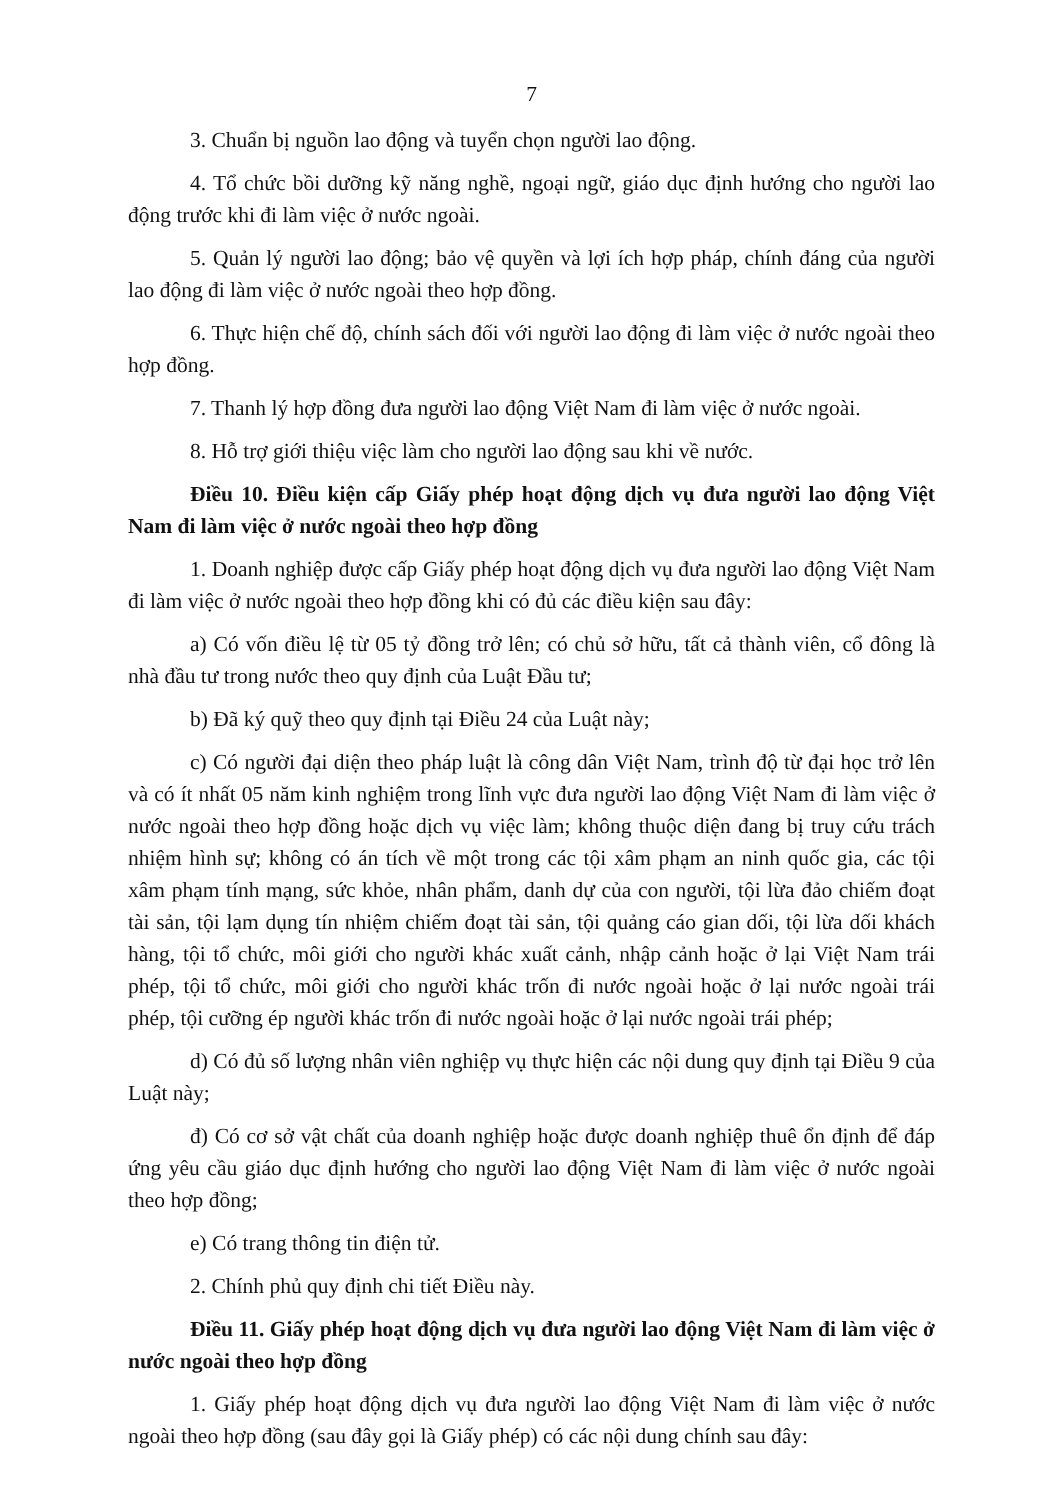7
3. Chuẩn bị nguồn lao động và tuyển chọn người lao động.
4. Tổ chức bồi dưỡng kỹ năng nghề, ngoại ngữ, giáo dục định hướng cho người lao động trước khi đi làm việc ở nước ngoài.
5. Quản lý người lao động; bảo vệ quyền và lợi ích hợp pháp, chính đáng của người lao động đi làm việc ở nước ngoài theo hợp đồng.
6. Thực hiện chế độ, chính sách đối với người lao động đi làm việc ở nước ngoài theo hợp đồng.
7. Thanh lý hợp đồng đưa người lao động Việt Nam đi làm việc ở nước ngoài.
8. Hỗ trợ giới thiệu việc làm cho người lao động sau khi về nước.
Điều 10. Điều kiện cấp Giấy phép hoạt động dịch vụ đưa người lao động Việt Nam đi làm việc ở nước ngoài theo hợp đồng
1. Doanh nghiệp được cấp Giấy phép hoạt động dịch vụ đưa người lao động Việt Nam đi làm việc ở nước ngoài theo hợp đồng khi có đủ các điều kiện sau đây:
a) Có vốn điều lệ từ 05 tỷ đồng trở lên; có chủ sở hữu, tất cả thành viên, cổ đông là nhà đầu tư trong nước theo quy định của Luật Đầu tư;
b) Đã ký quỹ theo quy định tại Điều 24 của Luật này;
c) Có người đại diện theo pháp luật là công dân Việt Nam, trình độ từ đại học trở lên và có ít nhất 05 năm kinh nghiệm trong lĩnh vực đưa người lao động Việt Nam đi làm việc ở nước ngoài theo hợp đồng hoặc dịch vụ việc làm; không thuộc diện đang bị truy cứu trách nhiệm hình sự; không có án tích về một trong các tội xâm phạm an ninh quốc gia, các tội xâm phạm tính mạng, sức khỏe, nhân phẩm, danh dự của con người, tội lừa đảo chiếm đoạt tài sản, tội lạm dụng tín nhiệm chiếm đoạt tài sản, tội quảng cáo gian dối, tội lừa dối khách hàng, tội tổ chức, môi giới cho người khác xuất cảnh, nhập cảnh hoặc ở lại Việt Nam trái phép, tội tổ chức, môi giới cho người khác trốn đi nước ngoài hoặc ở lại nước ngoài trái phép, tội cưỡng ép người khác trốn đi nước ngoài hoặc ở lại nước ngoài trái phép;
d) Có đủ số lượng nhân viên nghiệp vụ thực hiện các nội dung quy định tại Điều 9 của Luật này;
đ) Có cơ sở vật chất của doanh nghiệp hoặc được doanh nghiệp thuê ổn định để đáp ứng yêu cầu giáo dục định hướng cho người lao động Việt Nam đi làm việc ở nước ngoài theo hợp đồng;
e) Có trang thông tin điện tử.
2. Chính phủ quy định chi tiết Điều này.
Điều 11. Giấy phép hoạt động dịch vụ đưa người lao động Việt Nam đi làm việc ở nước ngoài theo hợp đồng
1. Giấy phép hoạt động dịch vụ đưa người lao động Việt Nam đi làm việc ở nước ngoài theo hợp đồng (sau đây gọi là Giấy phép) có các nội dung chính sau đây: